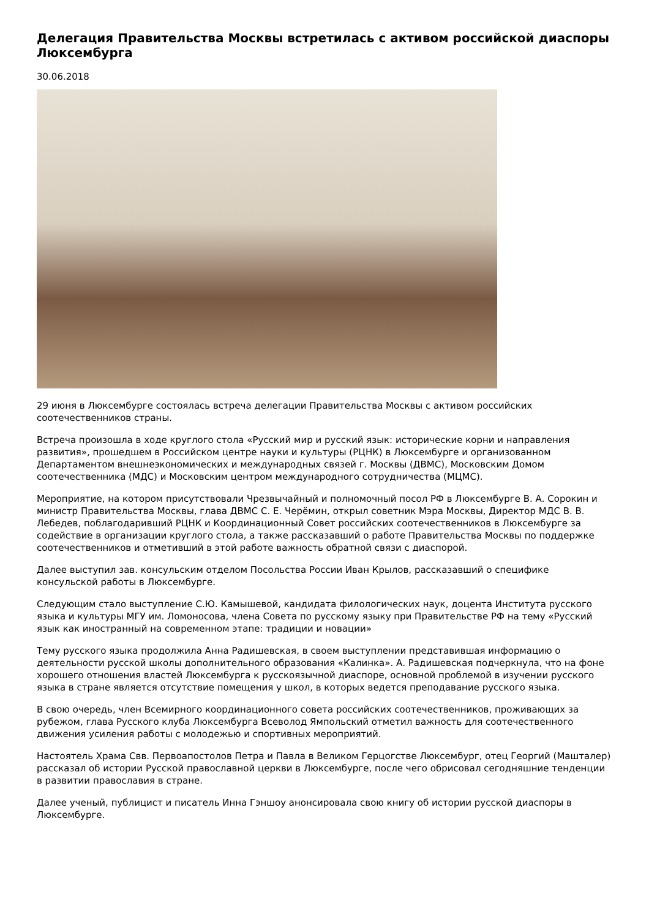Делегация Правительства Москвы встретилась с активом российской диаспоры Люксембурга
30.06.2018
29 июня в Люксембурге состоялась встреча делегации Правительства Москвы с активом российских соотечественников страны.
Встреча произошла в ходе круглого стола «Русский мир и русский язык: исторические корни и направления развития», прошедшем в Российском центре науки и культуры (РЦНК) в Люксембурге и организованном Департаментом внешнеэкономических и международных связей г. Москвы (ДВМС), Московским Домом соотечественника (МДС) и Московским центром международного сотрудничества (МЦМС).
Мероприятие, на котором присутствовали Чрезвычайный и полномочный посол РФ в Люксембурге В. А. Сорокин и министр Правительства Москвы, глава ДВМС С. Е. Черёмин, открыл советник Мэра Москвы, Директор МДС В. В. Лебедев, поблагодаривший РЦНК и Координационный Совет российских соотечественников в Люксембурге за содействие в организации круглого стола, а также рассказавший о работе Правительства Москвы по поддержке соотечественников и отметивший в этой работе важность обратной связи с диаспорой.
Далее выступил зав. консульским отделом Посольства России Иван Крылов, рассказавший о специфике консульской работы в Люксембурге.
Следующим стало выступление С.Ю. Камышевой, кандидата филологических наук, доцента Института русского языка и культуры МГУ им. Ломоносова, члена Совета по русскому языку при Правительстве РФ на тему «Русский язык как иностранный на современном этапе: традиции и новации»
Тему русского языка продолжила Анна Радишевская, в своем выступлении представившая информацию о деятельности русской школы дополнительного образования «Калинка». А. Радишевская подчеркнула, что на фоне хорошего отношения властей Люксембурга к русскоязычной диаспоре, основной проблемой в изучении русского языка в стране является отсутствие помещения у школ, в которых ведется преподавание русского языка.
В свою очередь, член Всемирного координационного совета российских соотечественников, проживающих за рубежом, глава Русского клуба Люксембурга Всеволод Ямпольский отметил важность для соотечественного движения усиления работы с молодежью и спортивных мероприятий.
Настоятель Храма Свв. Первоапостолов Петра и Павла в Великом Герцогстве Люксембург, отец Георгий (Машталер) рассказал об истории Русской православной церкви в Люксембурге, после чего обрисовал сегодняшние тенденции в развитии православия в стране.
Далее ученый, публицист и писатель Инна Гэншоу анонсировала свою книгу об истории русской диаспоры в Люксембурге.